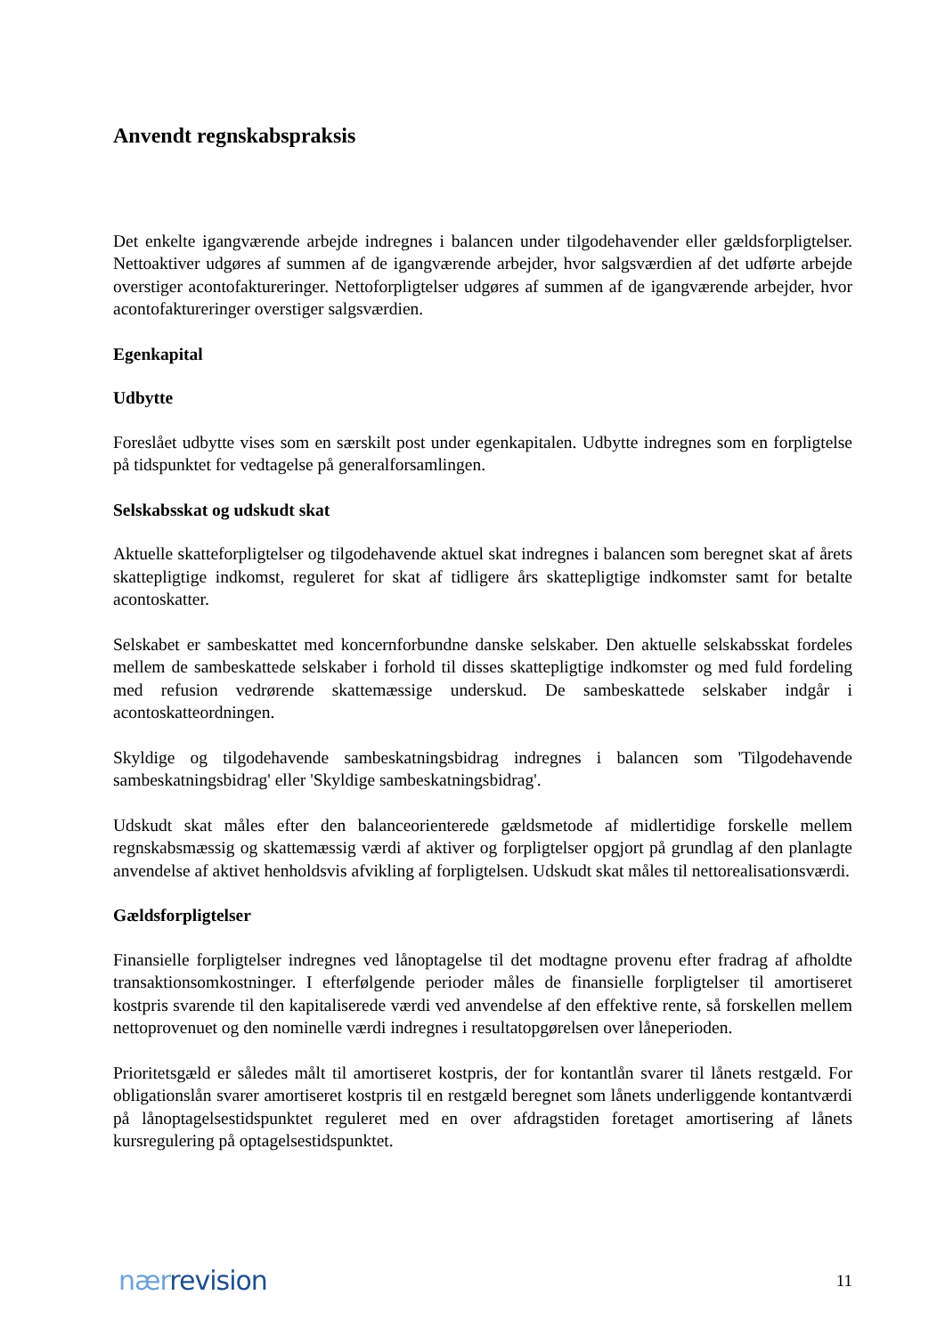Anvendt regnskabspraksis
Det enkelte igangværende arbejde indregnes i balancen under tilgodehavender eller gældsforpligtelser. Nettoaktiver udgøres af summen af de igangværende arbejder, hvor salgsværdien af det udførte arbejde overstiger acontofaktureringer. Nettoforpligtelser udgøres af summen af de igangværende arbejder, hvor acontofaktureringer overstiger salgsværdien.
Egenkapital
Udbytte
Foreslået udbytte vises som en særskilt post under egenkapitalen. Udbytte indregnes som en forpligtelse på tidspunktet for vedtagelse på generalforsamlingen.
Selskabsskat og udskudt skat
Aktuelle skatteforpligtelser og tilgodehavende aktuel skat indregnes i balancen som beregnet skat af årets skattepligtige indkomst, reguleret for skat af tidligere års skattepligtige indkomster samt for betalte acontoskatter.
Selskabet er sambeskattet med koncernforbundne danske selskaber. Den aktuelle selskabsskat fordeles mellem de sambeskattede selskaber i forhold til disses skattepligtige indkomster og med fuld fordeling med refusion vedrørende skattemæssige underskud. De sambeskattede selskaber indgår i acontoskatteordningen.
Skyldige og tilgodehavende sambeskatningsbidrag indregnes i balancen som 'Tilgodehavende sambeskatningsbidrag' eller 'Skyldige sambeskatningsbidrag'.
Udskudt skat måles efter den balanceorienterede gældsmetode af midlertidige forskelle mellem regnskabsmæssig og skattemæssig værdi af aktiver og forpligtelser opgjort på grundlag af den planlagte anvendelse af aktivet henholdsvis afvikling af forpligtelsen. Udskudt skat måles til nettorealisationsværdi.
Gældsforpligtelser
Finansielle forpligtelser indregnes ved lånoptagelse til det modtagne provenu efter fradrag af afholdte transaktionsomkostninger. I efterfølgende perioder måles de finansielle forpligtelser til amortiseret kostpris svarende til den kapitaliserede værdi ved anvendelse af den effektive rente, så forskellen mellem nettoprovenuet og den nominelle værdi indregnes i resultatopgørelsen over låneperioden.
Prioritetsgæld er således målt til amortiseret kostpris, der for kontantlån svarer til lånets restgæld. For obligationslån svarer amortiseret kostpris til en restgæld beregnet som lånets underliggende kontantværdi på lånoptagelsestidspunktet reguleret med en over afdragstiden foretaget amortisering af lånets kursregulering på optagelsestidspunktet.
nær revision
11